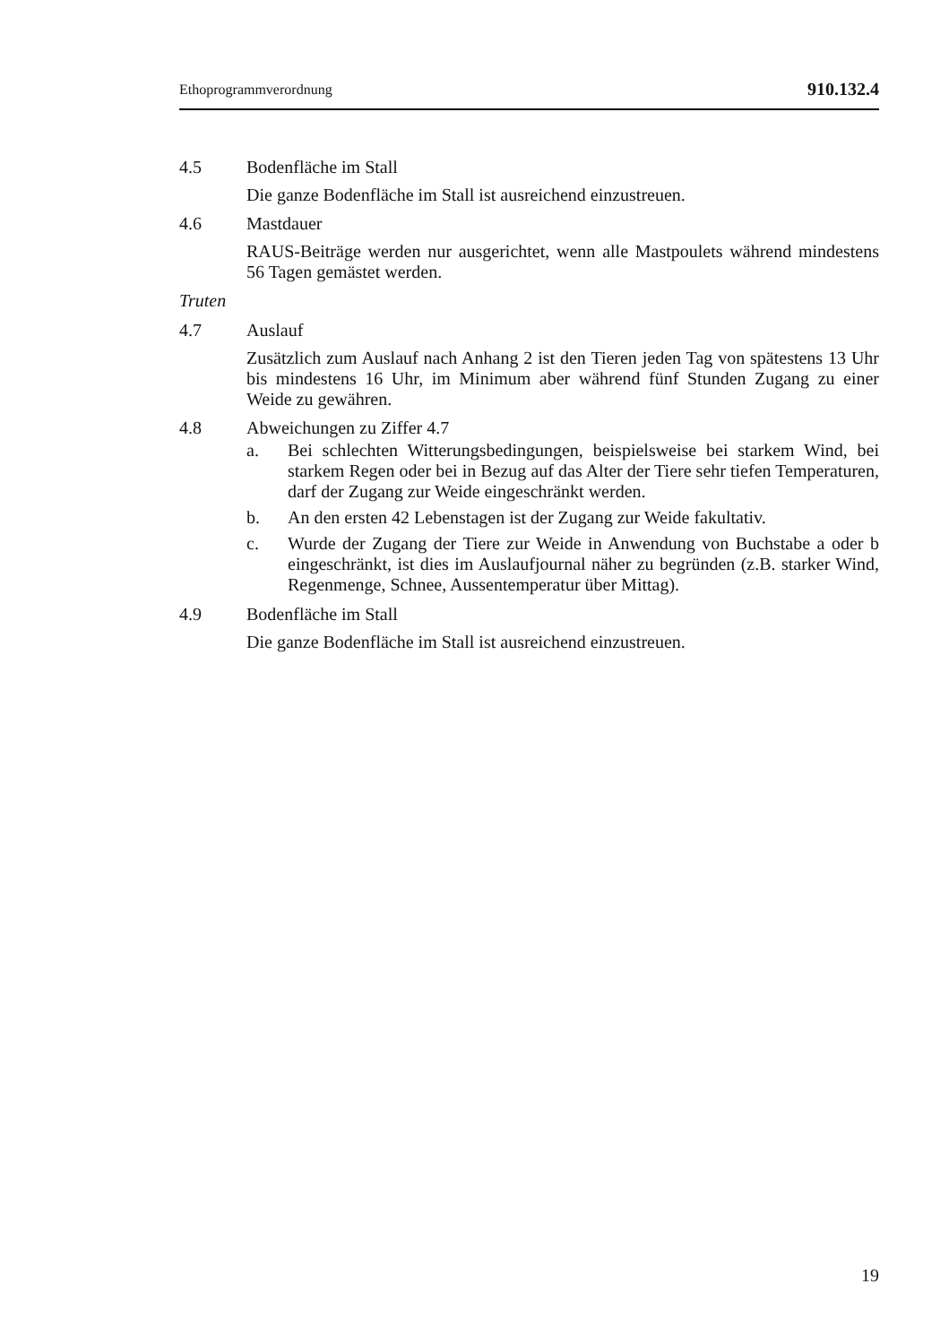Ethoprogrammverordnung 910.132.4
4.5 Bodenfläche im Stall
Die ganze Bodenfläche im Stall ist ausreichend einzustreuen.
4.6 Mastdauer
RAUS-Beiträge werden nur ausgerichtet, wenn alle Mastpoulets während mindestens 56 Tagen gemästet werden.
Truten
4.7 Auslauf
Zusätzlich zum Auslauf nach Anhang 2 ist den Tieren jeden Tag von spätestens 13 Uhr bis mindestens 16 Uhr, im Minimum aber während fünf Stunden Zugang zu einer Weide zu gewähren.
4.8 Abweichungen zu Ziffer 4.7
a. Bei schlechten Witterungsbedingungen, beispielsweise bei starkem Wind, bei starkem Regen oder bei in Bezug auf das Alter der Tiere sehr tiefen Temperaturen, darf der Zugang zur Weide eingeschränkt werden.
b. An den ersten 42 Lebenstagen ist der Zugang zur Weide fakultativ.
c. Wurde der Zugang der Tiere zur Weide in Anwendung von Buchstabe a oder b eingeschränkt, ist dies im Auslaufjournal näher zu begründen (z.B. starker Wind, Regenmenge, Schnee, Aussentemperatur über Mittag).
4.9 Bodenfläche im Stall
Die ganze Bodenfläche im Stall ist ausreichend einzustreuen.
19